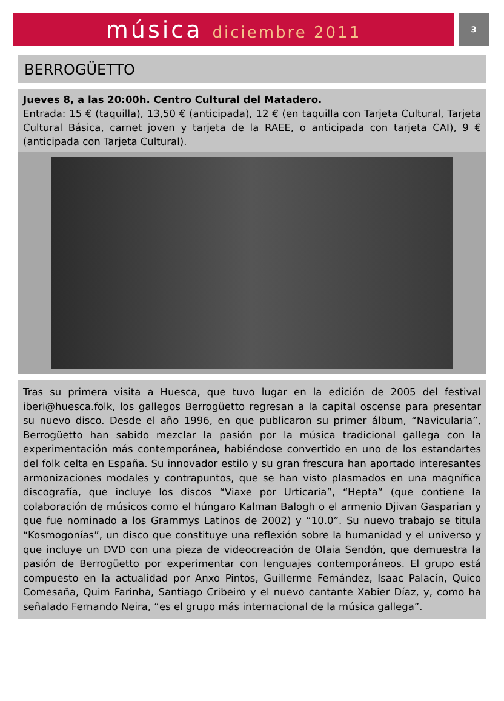música diciembre 2011
3
BERROGÜETTO
Jueves 8, a las 20:00h. Centro Cultural del Matadero.
Entrada: 15 € (taquilla), 13,50 € (anticipada), 12 € (en taquilla con Tarjeta Cultural, Tarjeta Cultural Básica, carnet joven y tarjeta de la RAEE, o anticipada con tarjeta CAI), 9 € (anticipada con Tarjeta Cultural).
Tras su primera visita a Huesca, que tuvo lugar en la edición de 2005 del festival iberi@huesca.folk, los gallegos Berrogüetto regresan a la capital oscense para presentar su nuevo disco. Desde el año 1996, en que publicaron su primer álbum, “Navicularia”, Berrogüetto han sabido mezclar la pasión por la música tradicional gallega con la experimentación más contemporánea, habiéndose convertido en uno de los estandartes del folk celta en España. Su innovador estilo y su gran frescura han aportado interesantes armonizaciones modales y contrapuntos, que se han visto plasmados en una magnífica discografía, que incluye los discos “Viaxe por Urticaria”, “Hepta” (que contiene la colaboración de músicos como el húngaro Kalman Balogh o el armenio Djivan Gasparian y que fue nominado a los Grammys Latinos de 2002) y “10.0”. Su nuevo trabajo se titula “Kosmogonías”, un disco que constituye una reflexión sobre la humanidad y el universo y que incluye un DVD con una pieza de videocreación de Olaia Sendón, que demuestra la pasión de Berrogüetto por experimentar con lenguajes contemporáneos. El grupo está compuesto en la actualidad por Anxo Pintos, Guillerme Fernández, Isaac Palacín, Quico Comesaña, Quim Farinha, Santiago Cribeiro y el nuevo cantante Xabier Díaz, y, como ha señalado Fernando Neira, “es el grupo más internacional de la música gallega”.